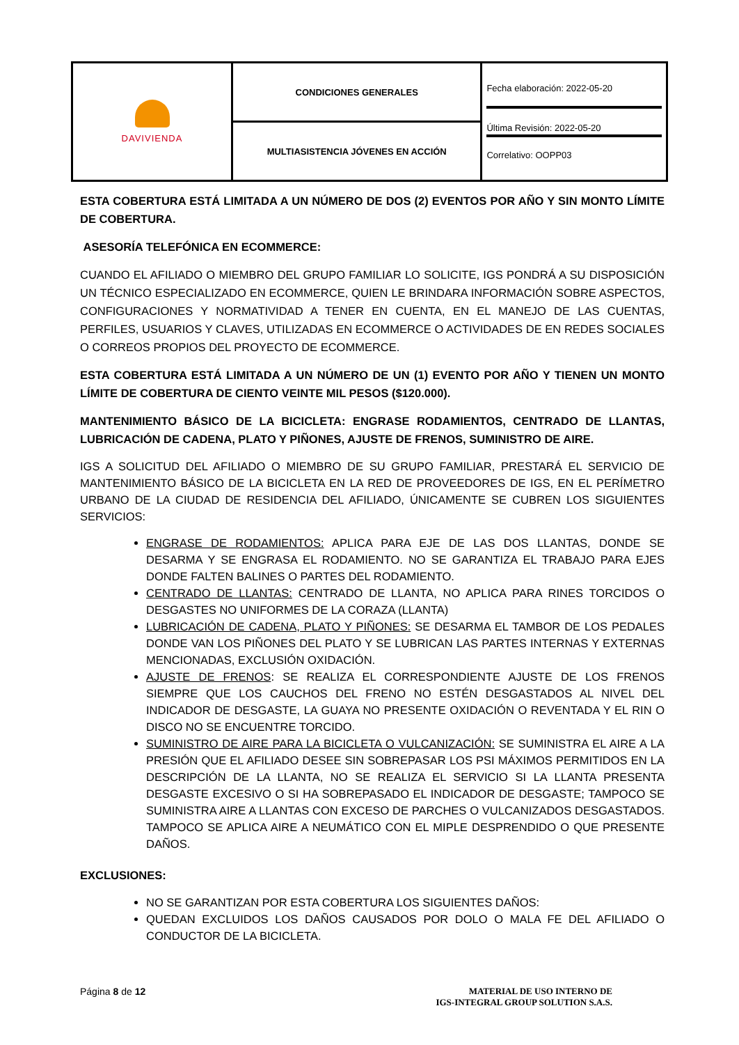| DAVIVIENDA | CONDICIONES GENERALES | Fecha elaboración: 2022-05-20 Última Revisión: 2022-05-20 Correlativo: OOPP03 |
| | MULTIASISTENCIA JÓVENES EN ACCIÓN | |
ESTA COBERTURA ESTÁ LIMITADA A UN NÚMERO DE DOS (2) EVENTOS POR AÑO Y SIN MONTO LÍMITE DE COBERTURA.
ASESORÍA TELEFÓNICA EN ECOMMERCE:
CUANDO EL AFILIADO O MIEMBRO DEL GRUPO FAMILIAR LO SOLICITE, IGS PONDRÁ A SU DISPOSICIÓN UN TÉCNICO ESPECIALIZADO EN ECOMMERCE, QUIEN LE BRINDARA INFORMACIÓN SOBRE ASPECTOS, CONFIGURACIONES Y NORMATIVIDAD A TENER EN CUENTA, EN EL MANEJO DE LAS CUENTAS, PERFILES, USUARIOS Y CLAVES, UTILIZADAS EN ECOMMERCE O ACTIVIDADES DE EN REDES SOCIALES O CORREOS PROPIOS DEL PROYECTO DE ECOMMERCE.
ESTA COBERTURA ESTÁ LIMITADA A UN NÚMERO DE UN (1) EVENTO POR AÑO Y TIENEN UN MONTO LÍMITE DE COBERTURA DE CIENTO VEINTE MIL PESOS ($120.000).
MANTENIMIENTO BÁSICO DE LA BICICLETA: ENGRASE RODAMIENTOS, CENTRADO DE LLANTAS, LUBRICACIÓN DE CADENA, PLATO Y PIÑONES, AJUSTE DE FRENOS, SUMINISTRO DE AIRE.
IGS A SOLICITUD DEL AFILIADO O MIEMBRO DE SU GRUPO FAMILIAR, PRESTARÁ EL SERVICIO DE MANTENIMIENTO BÁSICO DE LA BICICLETA EN LA RED DE PROVEEDORES DE IGS, EN EL PERÍMETRO URBANO DE LA CIUDAD DE RESIDENCIA DEL AFILIADO, ÚNICAMENTE SE CUBREN LOS SIGUIENTES SERVICIOS:
ENGRASE DE RODAMIENTOS: APLICA PARA EJE DE LAS DOS LLANTAS, DONDE SE DESARMA Y SE ENGRASA EL RODAMIENTO. NO SE GARANTIZA EL TRABAJO PARA EJES DONDE FALTEN BALINES O PARTES DEL RODAMIENTO.
CENTRADO DE LLANTAS: CENTRADO DE LLANTA, NO APLICA PARA RINES TORCIDOS O DESGASTES NO UNIFORMES DE LA CORAZA (LLANTA)
LUBRICACIÓN DE CADENA, PLATO Y PIÑONES: SE DESARMA EL TAMBOR DE LOS PEDALES DONDE VAN LOS PIÑONES DEL PLATO Y SE LUBRICAN LAS PARTES INTERNAS Y EXTERNAS MENCIONADAS, EXCLUSIÓN OXIDACIÓN.
AJUSTE DE FRENOS: SE REALIZA EL CORRESPONDIENTE AJUSTE DE LOS FRENOS SIEMPRE QUE LOS CAUCHOS DEL FRENO NO ESTÉN DESGASTADOS AL NIVEL DEL INDICADOR DE DESGASTE, LA GUAYA NO PRESENTE OXIDACIÓN O REVENTADA Y EL RIN O DISCO NO SE ENCUENTRE TORCIDO.
SUMINISTRO DE AIRE PARA LA BICICLETA O VULCANIZACIÓN: SE SUMINISTRA EL AIRE A LA PRESIÓN QUE EL AFILIADO DESEE SIN SOBREPASAR LOS PSI MÁXIMOS PERMITIDOS EN LA DESCRIPCIÓN DE LA LLANTA, NO SE REALIZA EL SERVICIO SI LA LLANTA PRESENTA DESGASTE EXCESIVO O SI HA SOBREPASADO EL INDICADOR DE DESGASTE; TAMPOCO SE SUMINISTRA AIRE A LLANTAS CON EXCESO DE PARCHES O VULCANIZADOS DESGASTADOS. TAMPOCO SE APLICA AIRE A NEUMÁTICO CON EL MIPLE DESPRENDIDO O QUE PRESENTE DAÑOS.
EXCLUSIONES:
NO SE GARANTIZAN POR ESTA COBERTURA LOS SIGUIENTES DAÑOS:
QUEDAN EXCLUIDOS LOS DAÑOS CAUSADOS POR DOLO O MALA FE DEL AFILIADO O CONDUCTOR DE LA BICICLETA.
Página 8 de 12 MATERIAL DE USO INTERNO DE
IGS-INTEGRAL GROUP SOLUTION S.A.S.